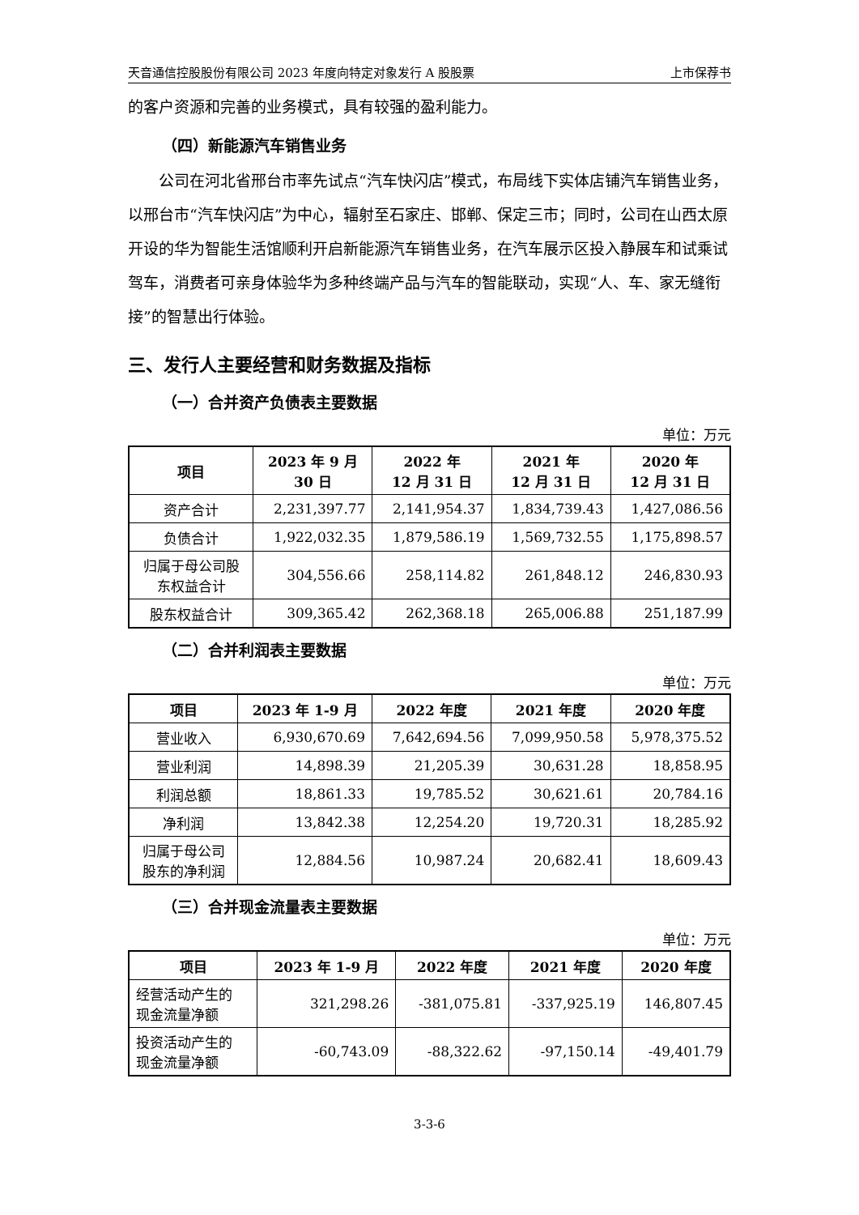天音通信控股股份有限公司 2023 年度向特定对象发行 A 股股票 上市保荐书
的客户资源和完善的业务模式，具有较强的盈利能力。
（四）新能源汽车销售业务
公司在河北省邢台市率先试点“汽车快闪店”模式，布局线下实体店铺汽车销售业务，以邢台市“汽车快闪店”为中心，辐射至石家庄、邯郸、保定三市；同时，公司在山西太原开设的华为智能生活馆顺利开启新能源汽车销售业务，在汽车展示区投入静展车和试乘试驾车，消费者可亲身体验华为多种终端产品与汽车的智能联动，实现“人、车、家无缝衔接”的智慧出行体验。
三、发行人主要经营和财务数据及指标
（一）合并资产负债表主要数据
单位：万元
| 项目 | 2023 年 9 月 30 日 | 2022 年 12 月 31 日 | 2021 年 12 月 31 日 | 2020 年 12 月 31 日 |
| --- | --- | --- | --- | --- |
| 资产合计 | 2,231,397.77 | 2,141,954.37 | 1,834,739.43 | 1,427,086.56 |
| 负债合计 | 1,922,032.35 | 1,879,586.19 | 1,569,732.55 | 1,175,898.57 |
| 归属于母公司股 东权益合计 | 304,556.66 | 258,114.82 | 261,848.12 | 246,830.93 |
| 股东权益合计 | 309,365.42 | 262,368.18 | 265,006.88 | 251,187.99 |
（二）合并利润表主要数据
单位：万元
| 项目 | 2023 年 1-9 月 | 2022 年度 | 2021 年度 | 2020 年度 |
| --- | --- | --- | --- | --- |
| 营业收入 | 6,930,670.69 | 7,642,694.56 | 7,099,950.58 | 5,978,375.52 |
| 营业利润 | 14,898.39 | 21,205.39 | 30,631.28 | 18,858.95 |
| 利润总额 | 18,861.33 | 19,785.52 | 30,621.61 | 20,784.16 |
| 净利润 | 13,842.38 | 12,254.20 | 19,720.31 | 18,285.92 |
| 归属于母公司 股东的净利润 | 12,884.56 | 10,987.24 | 20,682.41 | 18,609.43 |
（三）合并现金流量表主要数据
单位：万元
| 项目 | 2023 年 1-9 月 | 2022 年度 | 2021 年度 | 2020 年度 |
| --- | --- | --- | --- | --- |
| 经营活动产生的 现金流量净额 | 321,298.26 | -381,075.81 | -337,925.19 | 146,807.45 |
| 投资活动产生的 现金流量净额 | -60,743.09 | -88,322.62 | -97,150.14 | -49,401.79 |
3-3-6